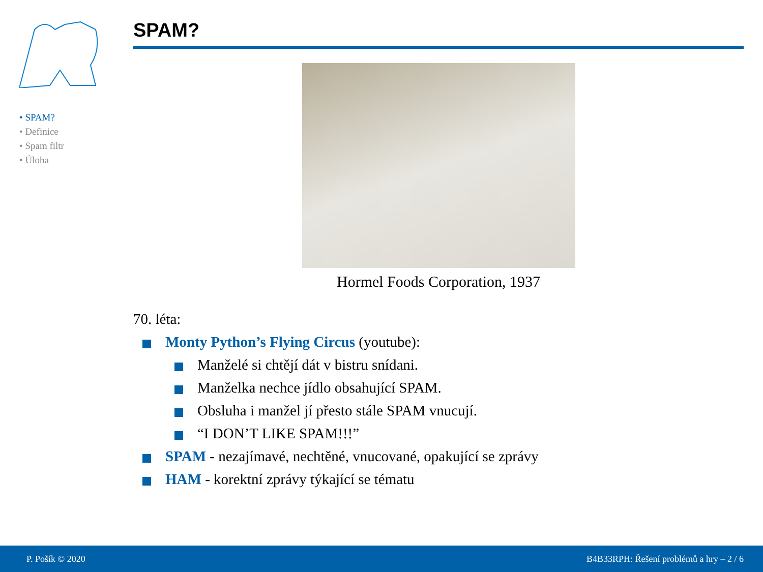• SPAM?
• Definice
• Spam filtr
• Úloha
SPAM?
Hormel Foods Corporation, 1937
70. léta:
Monty Python’s Flying Circus (youtube):
Manželé si chtějí dát v bistru snídani.
Manželka nechce jídlo obsahující SPAM.
Obsluha i manžel jí přesto stále SPAM vnucují.
“I DON’T LIKE SPAM!!!”
SPAM - nezajímavé, nechtěné, vnucované, opakující se zprávy
HAM - korektní zprávy týkající se tématu
P. Pošík © 2020 B4B33RPH: Řešení problémů a hry – 2 / 6